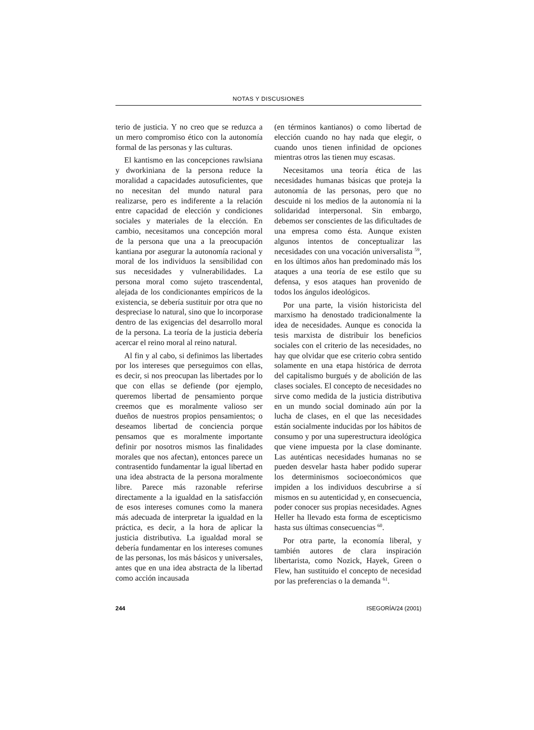NOTAS Y DISCUSIONES
terio de justicia. Y no creo que se reduzca a un mero compromiso ético con la autonomía formal de las personas y las culturas.
El kantismo en las concepciones rawlsiana y dworkiniana de la persona reduce la moralidad a capacidades autosuficientes, que no necesitan del mundo natural para realizarse, pero es indiferente a la relación entre capacidad de elección y condiciones sociales y materiales de la elección. En cambio, necesitamos una concepción moral de la persona que una a la preocupación kantiana por asegurar la autonomía racional y moral de los individuos la sensibilidad con sus necesidades y vulnerabilidades. La persona moral como sujeto trascendental, alejada de los condicionantes empíricos de la existencia, se debería sustituir por otra que no despreciase lo natural, sino que lo incorporase dentro de las exigencias del desarrollo moral de la persona. La teoría de la justicia debería acercar el reino moral al reino natural.
Al fin y al cabo, si definimos las libertades por los intereses que perseguimos con ellas, es decir, si nos preocupan las libertades por lo que con ellas se defiende (por ejemplo, queremos libertad de pensamiento porque creemos que es moralmente valioso ser dueños de nuestros propios pensamientos; o deseamos libertad de conciencia porque pensamos que es moralmente importante definir por nosotros mismos las finalidades morales que nos afectan), entonces parece un contrasentido fundamentar la igual libertad en una idea abstracta de la persona moralmente libre. Parece más razonable referirse directamente a la igualdad en la satisfacción de esos intereses comunes como la manera más adecuada de interpretar la igualdad en la práctica, es decir, a la hora de aplicar la justicia distributiva. La igualdad moral se debería fundamentar en los intereses comunes de las personas, los más básicos y universales, antes que en una idea abstracta de la libertad como acción incausada
(en términos kantianos) o como libertad de elección cuando no hay nada que elegir, o cuando unos tienen infinidad de opciones mientras otros las tienen muy escasas.
Necesitamos una teoría ética de las necesidades humanas básicas que proteja la autonomía de las personas, pero que no descuide ni los medios de la autonomía ni la solidaridad interpersonal. Sin embargo, debemos ser conscientes de las dificultades de una empresa como ésta. Aunque existen algunos intentos de conceptualizar las necesidades con una vocación universalista <sup>59</sup>, en los últimos años han predominado más los ataques a una teoría de ese estilo que su defensa, y esos ataques han provenido de todos los ángulos ideológicos.
Por una parte, la visión historicista del marxismo ha denostado tradicionalmente la idea de necesidades. Aunque es conocida la tesis marxista de distribuir los beneficios sociales con el criterio de las necesidades, no hay que olvidar que ese criterio cobra sentido solamente en una etapa histórica de derrota del capitalismo burgués y de abolición de las clases sociales. El concepto de necesidades no sirve como medida de la justicia distributiva en un mundo social dominado aún por la lucha de clases, en el que las necesidades están socialmente inducidas por los hábitos de consumo y por una superestructura ideológica que viene impuesta por la clase dominante. Las auténticas necesidades humanas no se pueden desvelar hasta haber podido superar los determinismos socioeconómicos que impiden a los individuos descubrirse a sí mismos en su autenticidad y, en consecuencia, poder conocer sus propias necesidades. Agnes Heller ha llevado esta forma de escepticismo hasta sus últimas consecuencias <sup>60</sup>.
Por otra parte, la economía liberal, y también autores de clara inspiración libertarista, como Nozick, Hayek, Green o Flew, han sustituido el concepto de necesidad por las preferencias o la demanda <sup>61</sup>.
244 ISEGORÍA/24 (2001)